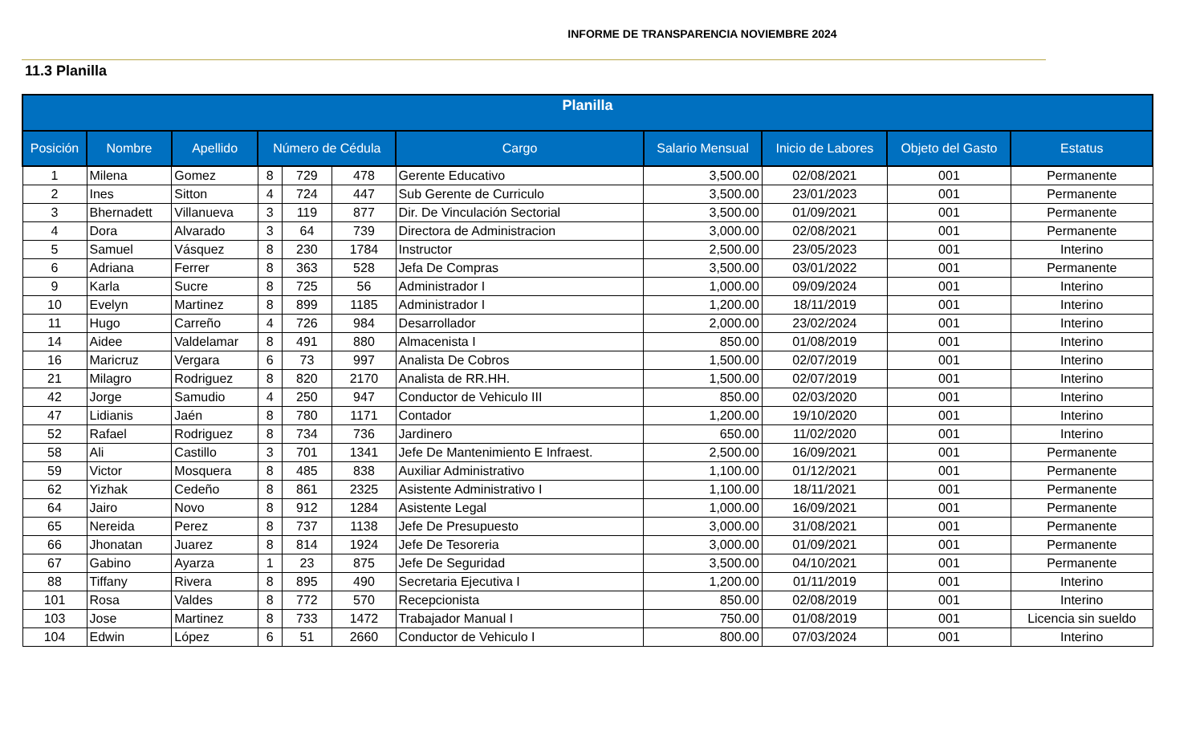INFORME DE TRANSPARENCIA NOVIEMBRE 2024
11.3 Planilla
| Planilla | | | | | | | | | | |
| --- | --- | --- | --- | --- | --- | --- | --- | --- | --- | --- |
| Posición | Nombre | Apellido | Número de Cédula | | | Cargo | Salario Mensual | Inicio de Labores | Objeto del Gasto | Estatus |
| 1 | Milena | Gomez | 8 | 729 | 478 | Gerente Educativo | 3,500.00 | 02/08/2021 | 001 | Permanente |
| 2 | Ines | Sitton | 4 | 724 | 447 | Sub Gerente de Curriculo | 3,500.00 | 23/01/2023 | 001 | Permanente |
| 3 | Bhernadett | Villanueva | 3 | 119 | 877 | Dir. De Vinculación Sectorial | 3,500.00 | 01/09/2021 | 001 | Permanente |
| 4 | Dora | Alvarado | 3 | 64 | 739 | Directora de Administracion | 3,000.00 | 02/08/2021 | 001 | Permanente |
| 5 | Samuel | Vásquez | 8 | 230 | 1784 | Instructor | 2,500.00 | 23/05/2023 | 001 | Interino |
| 6 | Adriana | Ferrer | 8 | 363 | 528 | Jefa De Compras | 3,500.00 | 03/01/2022 | 001 | Permanente |
| 9 | Karla | Sucre | 8 | 725 | 56 | Administrador I | 1,000.00 | 09/09/2024 | 001 | Interino |
| 10 | Evelyn | Martinez | 8 | 899 | 1185 | Administrador I | 1,200.00 | 18/11/2019 | 001 | Interino |
| 11 | Hugo | Carreño | 4 | 726 | 984 | Desarrollador | 2,000.00 | 23/02/2024 | 001 | Interino |
| 14 | Aidee | Valdelamar | 8 | 491 | 880 | Almacenista I | 850.00 | 01/08/2019 | 001 | Interino |
| 16 | Maricruz | Vergara | 6 | 73 | 997 | Analista De Cobros | 1,500.00 | 02/07/2019 | 001 | Interino |
| 21 | Milagro | Rodriguez | 8 | 820 | 2170 | Analista de RR.HH. | 1,500.00 | 02/07/2019 | 001 | Interino |
| 42 | Jorge | Samudio | 4 | 250 | 947 | Conductor de Vehiculo III | 850.00 | 02/03/2020 | 001 | Interino |
| 47 | Lidianis | Jaén | 8 | 780 | 1171 | Contador | 1,200.00 | 19/10/2020 | 001 | Interino |
| 52 | Rafael | Rodriguez | 8 | 734 | 736 | Jardinero | 650.00 | 11/02/2020 | 001 | Interino |
| 58 | Ali | Castillo | 3 | 701 | 1341 | Jefe De Mantenimiento E Infraest. | 2,500.00 | 16/09/2021 | 001 | Permanente |
| 59 | Victor | Mosquera | 8 | 485 | 838 | Auxiliar Administrativo | 1,100.00 | 01/12/2021 | 001 | Permanente |
| 62 | Yizhak | Cedeño | 8 | 861 | 2325 | Asistente Administrativo I | 1,100.00 | 18/11/2021 | 001 | Permanente |
| 64 | Jairo | Novo | 8 | 912 | 1284 | Asistente Legal | 1,000.00 | 16/09/2021 | 001 | Permanente |
| 65 | Nereida | Perez | 8 | 737 | 1138 | Jefe De Presupuesto | 3,000.00 | 31/08/2021 | 001 | Permanente |
| 66 | Jhonatan | Juarez | 8 | 814 | 1924 | Jefe De Tesoreria | 3,000.00 | 01/09/2021 | 001 | Permanente |
| 67 | Gabino | Ayarza | 1 | 23 | 875 | Jefe De Seguridad | 3,500.00 | 04/10/2021 | 001 | Permanente |
| 88 | Tiffany | Rivera | 8 | 895 | 490 | Secretaria Ejecutiva I | 1,200.00 | 01/11/2019 | 001 | Interino |
| 101 | Rosa | Valdes | 8 | 772 | 570 | Recepcionista | 850.00 | 02/08/2019 | 001 | Interino |
| 103 | Jose | Martinez | 8 | 733 | 1472 | Trabajador Manual I | 750.00 | 01/08/2019 | 001 | Licencia sin sueldo |
| 104 | Edwin | López | 6 | 51 | 2660 | Conductor de Vehiculo I | 800.00 | 07/03/2024 | 001 | Interino |